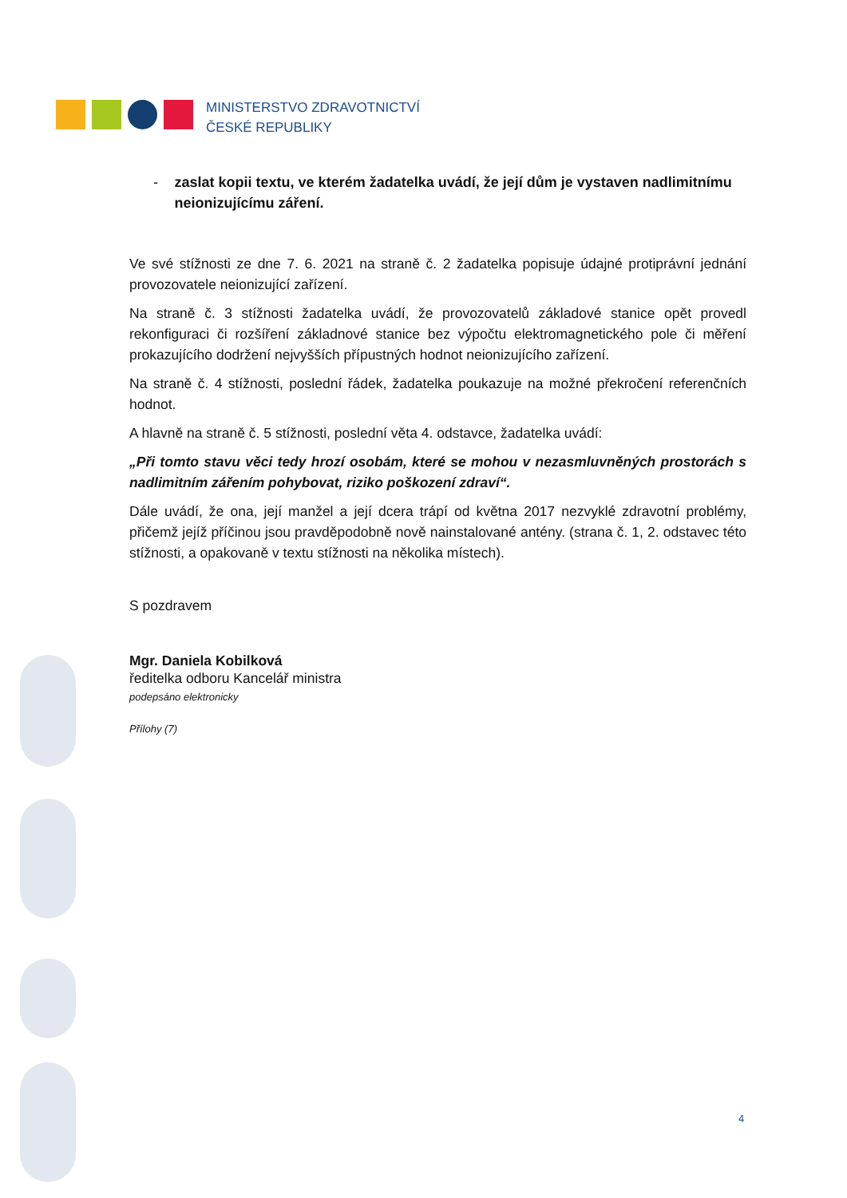MINISTERSTVO ZDRAVOTNICTVÍ
ČESKÉ REPUBLIKY
- zaslat kopii textu, ve kterém žadatelka uvádí, že její dům je vystaven nadlimitnímu neionizujícímu záření.
Ve své stížnosti ze dne 7. 6. 2021 na straně č. 2 žadatelka popisuje údajné protiprávní jednání provozovatele neionizující zařízení.
Na straně č. 3 stížnosti žadatelka uvádí, že provozovatelů základové stanice opět provedl rekonfiguraci či rozšíření základnové stanice bez výpočtu elektromagnetického pole či měření prokazujícího dodržení nejvyšších přípustných hodnot neionizujícího zařízení.
Na straně č. 4 stížnosti, poslední řádek, žadatelka poukazuje na možné překročení referenčních hodnot.
A hlavně na straně č. 5 stížnosti, poslední věta 4. odstavce, žadatelka uvádí:
„Při tomto stavu věci tedy hrozí osobám, které se mohou v nezasmluvněných prostorách s nadlimitním zářením pohybovat, riziko poškození zdraví“.
Dále uvádí, že ona, její manžel a její dcera trápí od května 2017 nezvyklé zdravotní problémy, přičemž jejíž příčinou jsou pravděpodobně nově nainstalované antény. (strana č. 1, 2. odstavec této stížnosti, a opakovaně v textu stížnosti na několika místech).
S pozdravem
Mgr. Daniela Kobilková
ředitelka odboru Kancelář ministra
podepsáno elektronicky
Přílohy (7)
4